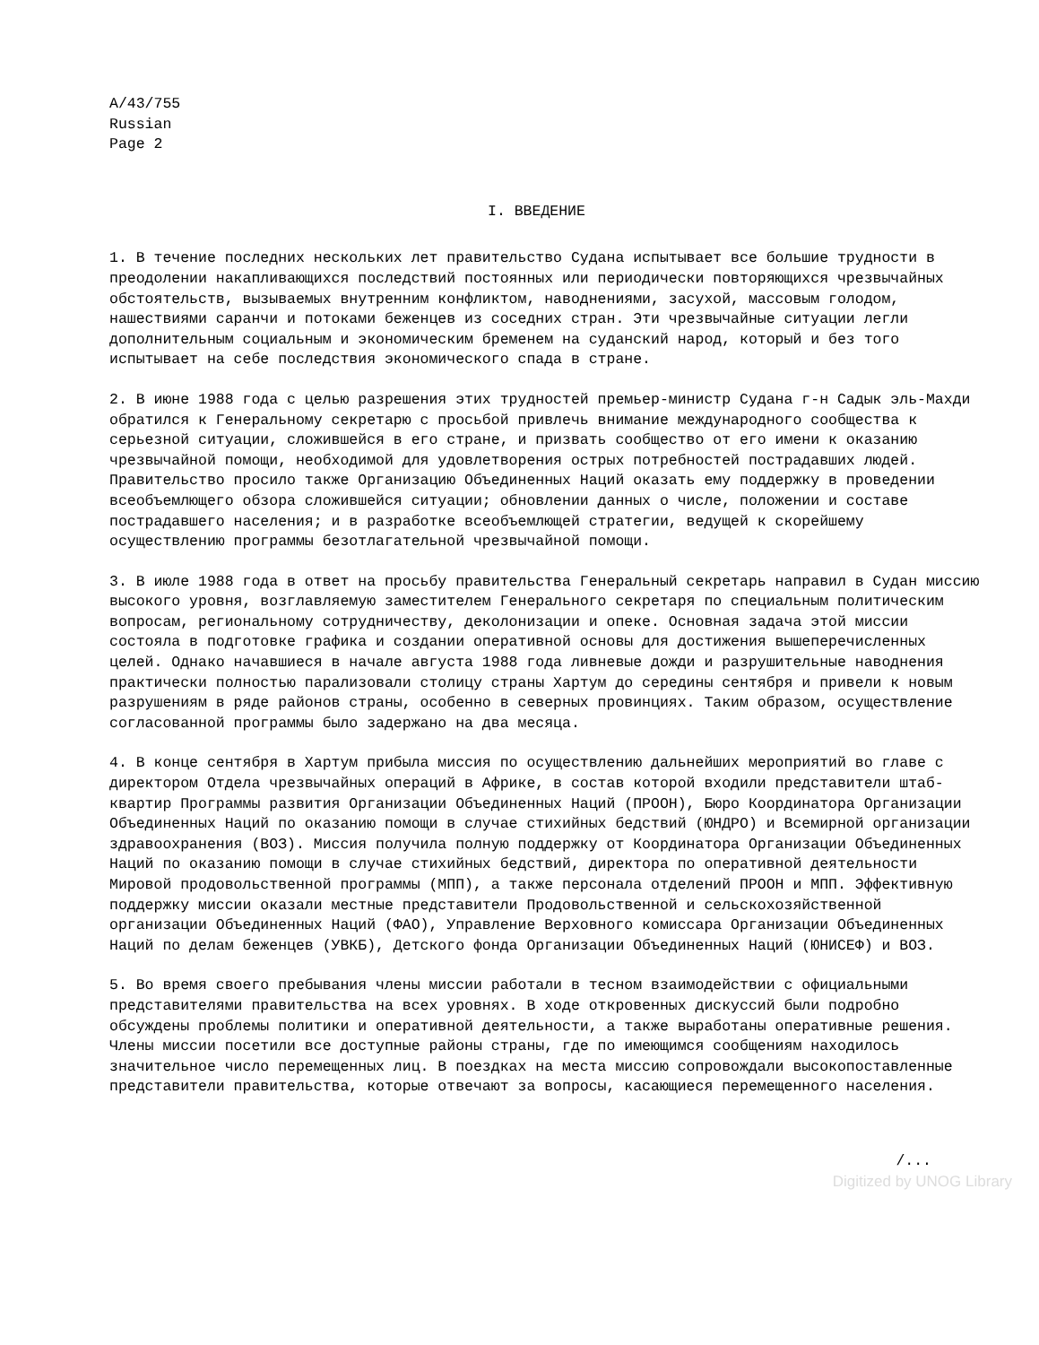A/43/755 Russian Page 2
I. ВВЕДЕНИЕ
1. В течение последних нескольких лет правительство Судана испытывает все большие трудности в преодолении накапливающихся последствий постоянных или периодически повторяющихся чрезвычайных обстоятельств, вызываемых внутренним конфликтом, наводнениями, засухой, массовым голодом, нашествиями саранчи и потоками беженцев из соседних стран. Эти чрезвычайные ситуации легли дополнительным социальным и экономическим бременем на суданский народ, который и без того испытывает на себе последствия экономического спада в стране.
2. В июне 1988 года с целью разрешения этих трудностей премьер-министр Судана г-н Садык эль-Махди обратился к Генеральному секретарю с просьбой привлечь внимание международного сообщества к серьезной ситуации, сложившейся в его стране, и призвать сообщество от его имени к оказанию чрезвычайной помощи, необходимой для удовлетворения острых потребностей пострадавших людей. Правительство просило также Организацию Объединенных Наций оказать ему поддержку в проведении всеобъемлющего обзора сложившейся ситуации; обновлении данных о числе, положении и составе пострадавшего населения; и в разработке всеобъемлющей стратегии, ведущей к скорейшему осуществлению программы безотлагательной чрезвычайной помощи.
3. В июле 1988 года в ответ на просьбу правительства Генеральный секретарь направил в Судан миссию высокого уровня, возглавляемую заместителем Генерального секретаря по специальным политическим вопросам, региональному сотрудничеству, деколонизации и опеке. Основная задача этой миссии состояла в подготовке графика и создании оперативной основы для достижения вышеперечисленных целей. Однако начавшиеся в начале августа 1988 года ливневые дожди и разрушительные наводнения практически полностью парализовали столицу страны Хартум до середины сентября и привели к новым разрушениям в ряде районов страны, особенно в северных провинциях. Таким образом, осуществление согласованной программы было задержано на два месяца.
4. В конце сентября в Хартум прибыла миссия по осуществлению дальнейших мероприятий во главе с директором Отдела чрезвычайных операций в Африке, в состав которой входили представители штаб-квартир Программы развития Организации Объединенных Наций (ПРООН), Бюро Координатора Организации Объединенных Наций по оказанию помощи в случае стихийных бедствий (ЮНДРО) и Всемирной организации здравоохранения (ВОЗ). Миссия получила полную поддержку от Координатора Организации Объединенных Наций по оказанию помощи в случае стихийных бедствий, директора по оперативной деятельности Мировой продовольственной программы (МПП), а также персонала отделений ПРООН и МПП. Эффективную поддержку миссии оказали местные представители Продовольственной и сельскохозяйственной организации Объединенных Наций (ФАО), Управление Верховного комиссара Организации Объединенных Наций по делам беженцев (УВКБ), Детского фонда Организации Объединенных Наций (ЮНИСЕФ) и ВОЗ.
5. Во время своего пребывания члены миссии работали в тесном взаимодействии с официальными представителями правительства на всех уровнях. В ходе откровенных дискуссий были подробно обсуждены проблемы политики и оперативной деятельности, а также выработаны оперативные решения. Члены миссии посетили все доступные районы страны, где по имеющимся сообщениям находилось значительное число перемещенных лиц. В поездках на места миссию сопровождали высокопоставленные представители правительства, которые отвечают за вопросы, касающиеся перемещенного населения.
/...
Digitized by UNOG Library